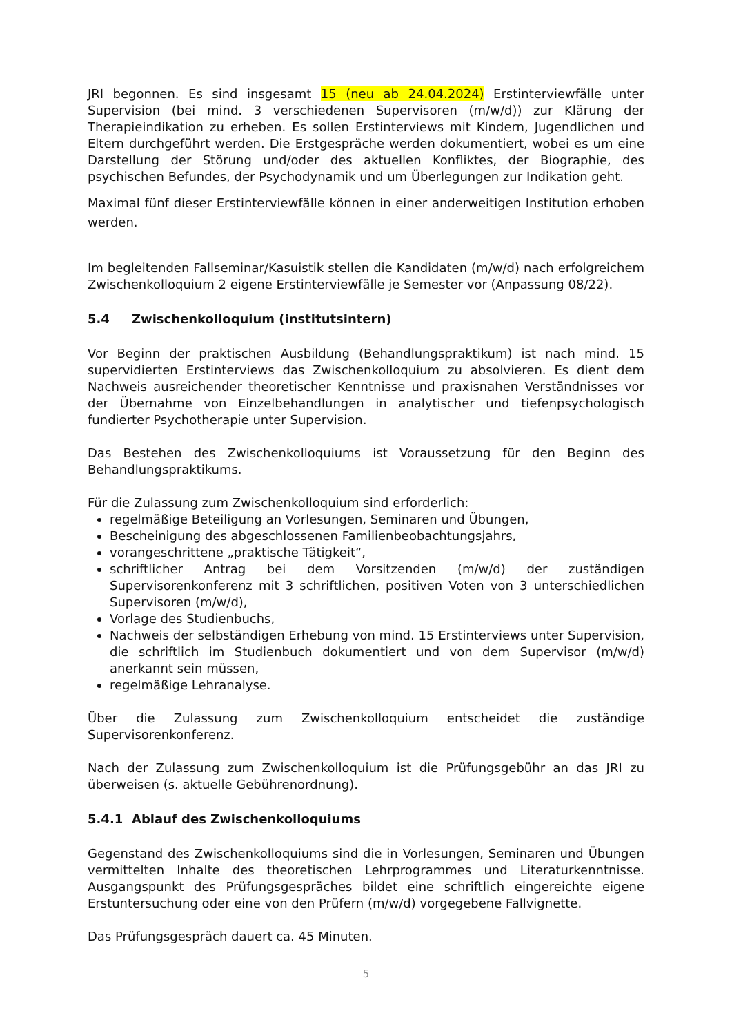JRI begonnen. Es sind insgesamt 15 (neu ab 24.04.2024) Erstinterviewfälle unter Supervision (bei mind. 3 verschiedenen Supervisoren (m/w/d)) zur Klärung der Therapieindikation zu erheben. Es sollen Erstinterviews mit Kindern, Jugendlichen und Eltern durchgeführt werden. Die Erstgespräche werden dokumentiert, wobei es um eine Darstellung der Störung und/oder des aktuellen Konfliktes, der Biographie, des psychischen Befundes, der Psychodynamik und um Überlegungen zur Indikation geht.
Maximal fünf dieser Erstinterviewfälle können in einer anderweitigen Institution erhoben werden.
Im begleitenden Fallseminar/Kasuistik stellen die Kandidaten (m/w/d) nach erfolgreichem Zwischenkolloquium 2 eigene Erstinterviewfälle je Semester vor (Anpassung 08/22).
5.4 Zwischenkolloquium (institutsintern)
Vor Beginn der praktischen Ausbildung (Behandlungspraktikum) ist nach mind. 15 supervidierten Erstinterviews das Zwischenkolloquium zu absolvieren. Es dient dem Nachweis ausreichender theoretischer Kenntnisse und praxisnahen Verständnisses vor der Übernahme von Einzelbehandlungen in analytischer und tiefenpsychologisch fundierter Psychotherapie unter Supervision.
Das Bestehen des Zwischenkolloquiums ist Voraussetzung für den Beginn des Behandlungspraktikums.
Für die Zulassung zum Zwischenkolloquium sind erforderlich:
regelmäßige Beteiligung an Vorlesungen, Seminaren und Übungen,
Bescheinigung des abgeschlossenen Familienbeobachtungsjahrs,
vorangeschrittene „praktische Tätigkeit“,
schriftlicher Antrag bei dem Vorsitzenden (m/w/d) der zuständigen Supervisorenkonferenz mit 3 schriftlichen, positiven Voten von 3 unterschiedlichen Supervisoren (m/w/d),
Vorlage des Studienbuchs,
Nachweis der selbständigen Erhebung von mind. 15 Erstinterviews unter Supervision, die schriftlich im Studienbuch dokumentiert und von dem Supervisor (m/w/d) anerkannt sein müssen,
regelmäßige Lehranalyse.
Über die Zulassung zum Zwischenkolloquium entscheidet die zuständige Supervisorenkonferenz.
Nach der Zulassung zum Zwischenkolloquium ist die Prüfungsgebühr an das JRI zu überweisen (s. aktuelle Gebührenordnung).
5.4.1 Ablauf des Zwischenkolloquiums
Gegenstand des Zwischenkolloquiums sind die in Vorlesungen, Seminaren und Übungen vermittelten Inhalte des theoretischen Lehrprogrammes und Literaturkenntnisse. Ausgangspunkt des Prüfungsgespräches bildet eine schriftlich eingereichte eigene Erstuntersuchung oder eine von den Prüfern (m/w/d) vorgegebene Fallvignette.
Das Prüfungsgespräch dauert ca. 45 Minuten.
5